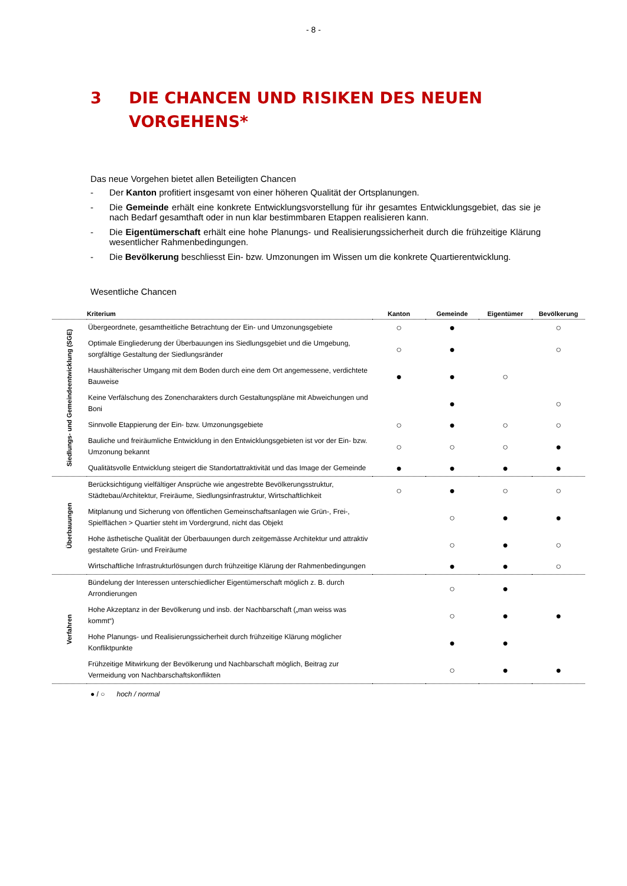- 8 -
3 DIE CHANCEN UND RISIKEN DES NEUEN
VORGEHENS*
Das neue Vorgehen bietet allen Beteiligten Chancen
- Der Kanton profitiert insgesamt von einer höheren Qualität der Ortsplanungen.
- Die Gemeinde erhält eine konkrete Entwicklungsvorstellung für ihr gesamtes Entwicklungsgebiet, das sie je nach Bedarf gesamthaft oder in nun klar bestimmbaren Etappen realisieren kann.
- Die Eigentümerschaft erhält eine hohe Planungs- und Realisierungssicherheit durch die frühzeitige Klärung wesentlicher Rahmenbedingungen.
- Die Bevölkerung beschliesst Ein- bzw. Umzonungen im Wissen um die konkrete Quartierentwicklung.
Wesentliche Chancen
| | Kriterium | Kanton | Gemeinde | Eigentümer | Bevölkerung |
| --- | --- | --- | --- | --- | --- |
| Siedlungs- und Gemeindeentwicklung (SGE) | Übergeordnete, gesamtheitliche Betrachtung der Ein- und Umzonungsgebiete | ○ | ● | | ○ |
| | Optimale Eingliederung der Überbauungen ins Siedlungsgebiet und die Umgebung, sorgfältige Gestaltung der Siedlungsränder | ○ | ● | | ○ |
| | Haushälterischer Umgang mit dem Boden durch eine dem Ort angemessene, verdichtete Bauweise | ● | ● | ○ | |
| | Keine Verfälschung des Zonencharakters durch Gestaltungspläne mit Abweichungen und Boni | | ● | | ○ |
| | Sinnvolle Etappierung der Ein- bzw. Umzonungsgebiete | ○ | ● | ○ | ○ |
| | Bauliche und freiräumliche Entwicklung in den Entwicklungsgebieten ist vor der Ein- bzw. Umzonung bekannt | ○ | ○ | ○ | ● |
| | Qualitätsvolle Entwicklung steigert die Standortattraktivität und das Image der Gemeinde | ● | ● | ● | ● |
| Überbauungen | Berücksichtigung vielfältiger Ansprüche wie angestrebte Bevölkerungsstruktur, Städtebau/Architektur, Freiräume, Siedlungsinfrastruktur, Wirtschaftlichkeit | ○ | ● | ○ | ○ |
| | Mitplanung und Sicherung von öffentlichen Gemeinschaftsanlagen wie Grün-, Frei-, Spielflächen > Quartier steht im Vordergrund, nicht das Objekt | | ○ | ● | ● |
| | Hohe ästhetische Qualität der Überbauungen durch zeitgemässe Architektur und attraktiv gestaltete Grün- und Freiräume | | ○ | ● | ○ |
| | Wirtschaftliche Infrastrukturlösungen durch frühzeitige Klärung der Rahmenbedingungen | | ● | ● | ○ |
| Verfahren | Bündelung der Interessen unterschiedlicher Eigentümerschaft möglich z. B. durch Arrondierungen | | ○ | ● | |
| | Hohe Akzeptanz in der Bevölkerung und insb. der Nachbarschaft („man weiss was kommt“) | | ○ | ● | ● |
| | Hohe Planungs- und Realisierungssicherheit durch frühzeitige Klärung möglicher Konfliktpunkte | | ● | ● | |
| | Frühzeitige Mitwirkung der Bevölkerung und Nachbarschaft möglich, Beitrag zur Vermeidung von Nachbarschaftskonflikten | | ○ | ● | ● |
● / ○ hoch / normal